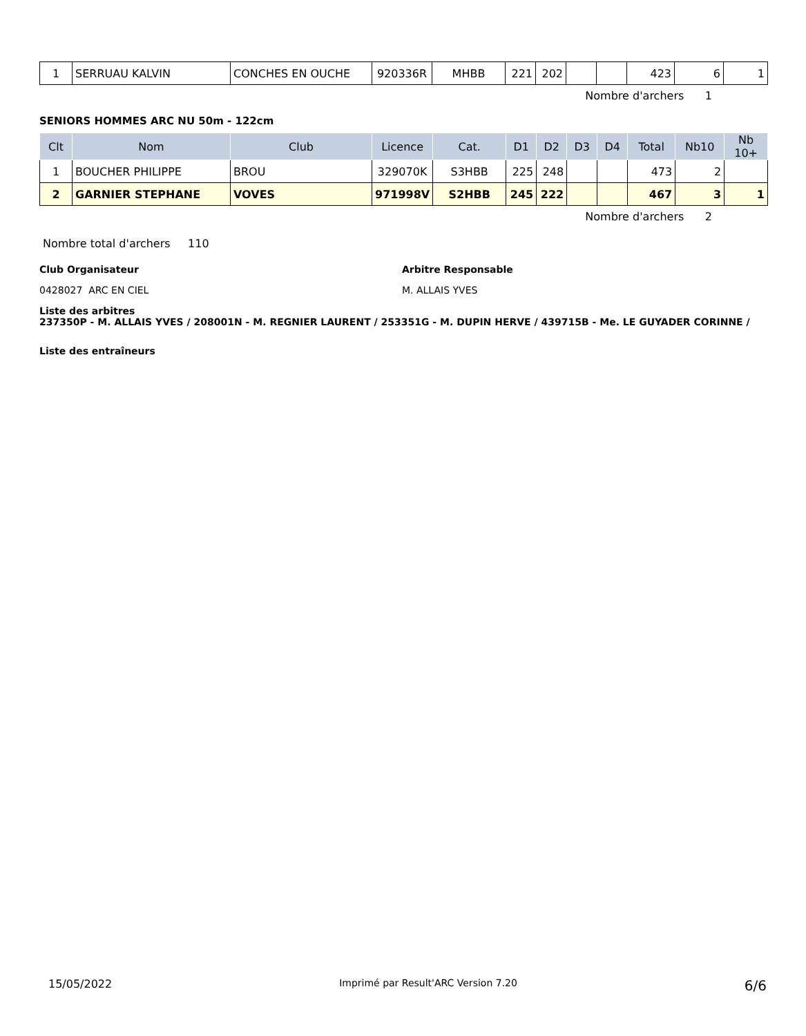| 1 | SERRUAU KALVIN | CONCHES EN OUCHE | 920336R | MHBB | 221 | 202 | | | 423 | 6 | 1 |
Nombre d'archers 1
SENIORS HOMMES ARC NU 50m - 122cm
| Clt | Nom | Club | Licence | Cat. | D1 | D2 | D3 | D4 | Total | Nb10 | Nb 10+ |
| --- | --- | --- | --- | --- | --- | --- | --- | --- | --- | --- | --- |
| 1 | BOUCHER PHILIPPE | BROU | 329070K | S3HBB | 225 | 248 | | | 473 | 2 | |
| 2 | GARNIER STEPHANE | VOVES | 971998V | S2HBB | 245 | 222 | | | 467 | 3 | 1 |
Nombre d'archers 2
Nombre total d'archers 110
Club Organisateur
0428027 ARC EN CIEL
Arbitre Responsable
M. ALLAIS YVES
Liste des arbitres
237350P - M. ALLAIS YVES / 208001N - M. REGNIER LAURENT / 253351G - M. DUPIN HERVE / 439715B - Me. LE GUYADER CORINNE /
Liste des entraîneurs
15/05/2022 Imprimé par Result'ARC Version 7.20 6/6